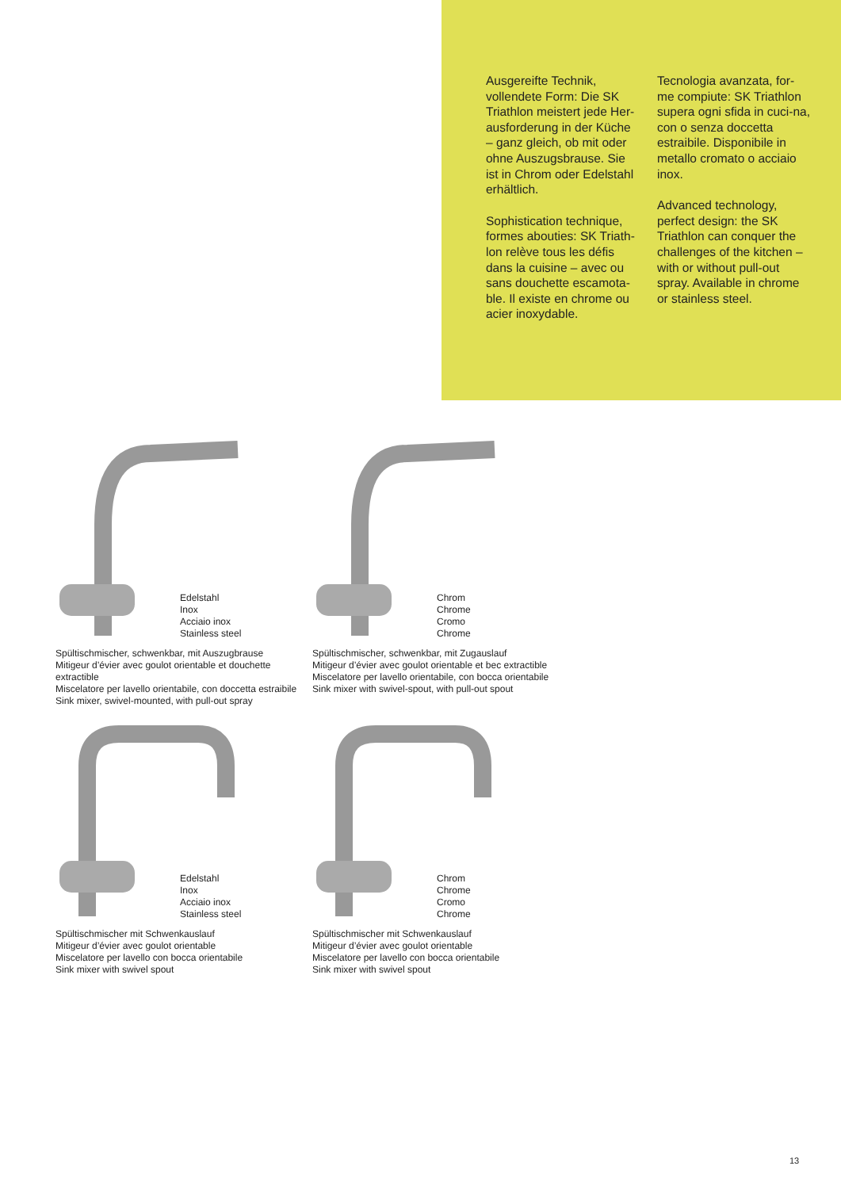Ausgereifte Technik, vollendete Form: Die SK Triathlon meistert jede Her-ausforderung in der Küche – ganz gleich, ob mit oder ohne Auszugsbrause. Sie ist in Chrom oder Edelstahl erhältlich.
Sophistication technique, formes abouties: SK Triath-lon relève tous les défis dans la cuisine – avec ou sans douchette escamota-ble. Il existe en chrome ou acier inoxydable.
Tecnologia avanzata, for-me compiute: SK Triathlon supera ogni sfida in cuci-na, con o senza doccetta estraibile. Disponibile in metallo cromato o acciaio inox.
Advanced technology, perfect design: the SK Triathlon can conquer the challenges of the kitchen – with or without pull-out spray. Available in chrome or stainless steel.
Edelstahl
Inox
Acciaio inox
Stainless steel
Spültischmischer, schwenkbar, mit Auszugbrause
Mitigeur d’évier avec goulot orientable et douchette extractible
Miscelatore per lavello orientabile, con doccetta estraibile
Sink mixer, swivel-mounted, with pull-out spray
Chrom
Chrome
Cromo
Chrome
Spültischmischer, schwenkbar, mit Zugauslauf
Mitigeur d’évier avec goulot orientable et bec extractible
Miscelatore per lavello orientabile, con bocca orientabile
Sink mixer with swivel-spout, with pull-out spout
Edelstahl
Inox
Acciaio inox
Stainless steel
Spültischmischer mit Schwenkauslauf
Mitigeur d’évier avec goulot orientable
Miscelatore per lavello con bocca orientabile
Sink mixer with swivel spout
Chrom
Chrome
Cromo
Chrome
Spültischmischer mit Schwenkauslauf
Mitigeur d’évier avec goulot orientable
Miscelatore per lavello con bocca orientabile
Sink mixer with swivel spout
13